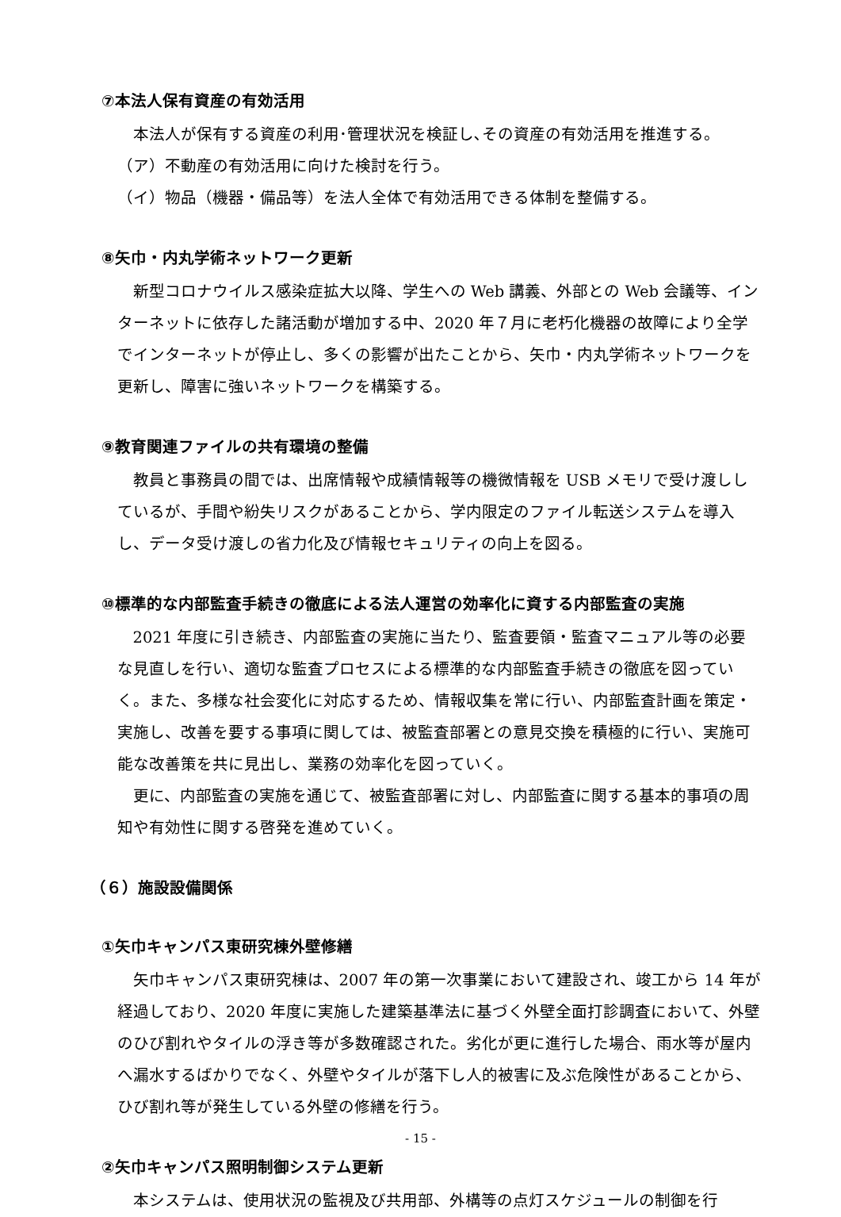⑦本法人保有資産の有効活用
本法人が保有する資産の利用･管理状況を検証し､その資産の有効活用を推進する。
（ア）不動産の有効活用に向けた検討を行う。
（イ）物品（機器・備品等）を法人全体で有効活用できる体制を整備する。
⑧矢巾・内丸学術ネットワーク更新
新型コロナウイルス感染症拡大以降、学生への Web 講義、外部との Web 会議等、インターネットに依存した諸活動が増加する中、2020 年７月に老朽化機器の故障により全学でインターネットが停止し、多くの影響が出たことから、矢巾・内丸学術ネットワークを更新し、障害に強いネットワークを構築する。
⑨教育関連ファイルの共有環境の整備
教員と事務員の間では、出席情報や成績情報等の機微情報を USB メモリで受け渡ししているが、手間や紛失リスクがあることから、学内限定のファイル転送システムを導入し、データ受け渡しの省力化及び情報セキュリティの向上を図る。
⑩標準的な内部監査手続きの徹底による法人運営の効率化に資する内部監査の実施
2021 年度に引き続き、内部監査の実施に当たり、監査要領・監査マニュアル等の必要な見直しを行い、適切な監査プロセスによる標準的な内部監査手続きの徹底を図っていく。また、多様な社会変化に対応するため、情報収集を常に行い、内部監査計画を策定・実施し、改善を要する事項に関しては、被監査部署との意見交換を積極的に行い、実施可能な改善策を共に見出し、業務の効率化を図っていく。
更に、内部監査の実施を通じて、被監査部署に対し、内部監査に関する基本的事項の周知や有効性に関する啓発を進めていく。
（６）施設設備関係
①矢巾キャンパス東研究棟外壁修繕
矢巾キャンパス東研究棟は、2007 年の第一次事業において建設され、竣工から 14 年が経過しており、2020 年度に実施した建築基準法に基づく外壁全面打診調査において、外壁のひび割れやタイルの浮き等が多数確認された。劣化が更に進行した場合、雨水等が屋内へ漏水するばかりでなく、外壁やタイルが落下し人的被害に及ぶ危険性があることから、ひび割れ等が発生している外壁の修繕を行う。
②矢巾キャンパス照明制御システム更新
本システムは、使用状況の監視及び共用部、外構等の点灯スケジュールの制御を行
- 15 -